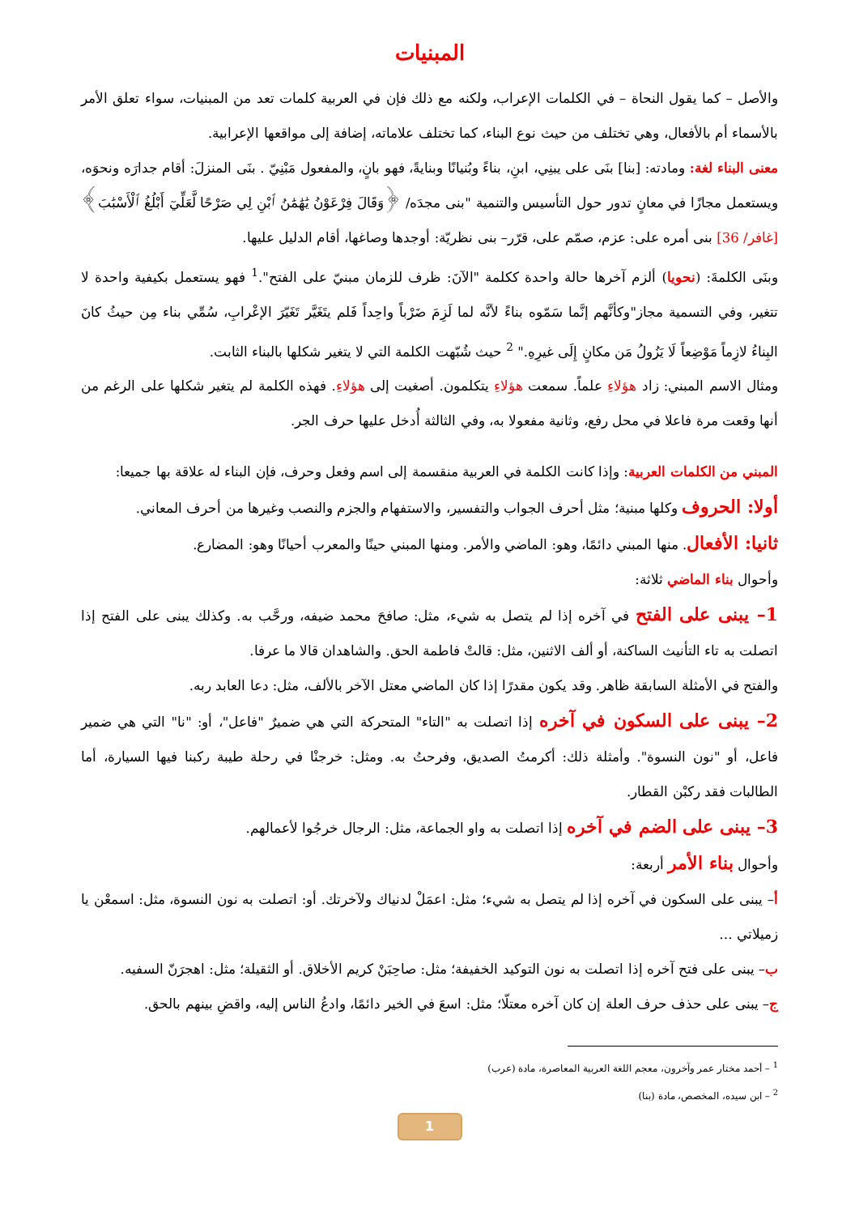المبنيات
والأصل – كما يقول النحاة – في الكلمات الإعراب، ولكنه مع ذلك فإن في العربية كلمات تعد من المبنيات، سواء تعلق الأمر بالأسماء أم بالأفعال، وهي تختلف من حيث نوع البناء، كما تختلف علاماته، إضافة إلى مواقعها الإعرابية.
معنى البناء لغة: ومادته: [بنا] بنَى على يبنِي، ابنِ، بناءً وبُنيانًا وبنايةً، فهو بانٍ، والمفعول مَبْنِيّ . بنَى المنزلَ: أقام جدارَه ونحوَه، ويستعمل مجازًا في معانٍ تدور حول التأسيس والتنمية "بنى مجدَه/ ﴿وَقَالَ فِرْعَوْنُ يَٰهَٰمَٰنُ ٱبْنِ لِي صَرْحًا لَّعَلِّيٓ أَبْلُغُ ٱلْأَسْبَٰبَ﴾ [غافر/ 36] بنى أمره على: عزم، صمّم على، قرّر– بنى نظريّة: أوجدها وصاغها، أقام الدليل عليها.
وبنَى الكلمةَ: (نحويا) ألزم آخرها حالة واحدة ككلمة "الآنَ: ظرف للزمان مبنيّ على الفتح".<sup>1</sup> فهو يستعمل بكيفية واحدة لا تتغير، وفي التسمية مجاز"وكأنَّهم إنَّما سَمّوه بناءً لأنَّه لما لَزِمَ ضَرْباً واحِداً فَلم يتَغَيَّر تَغَيّرَ الإعْرابِ، سُمِّي بناء مِن حيثُ كانَ البِناءُ لازِماً مَوْضِعاً لَا يَزُولُ مَن مكانٍ إِلَى غيرِهِ." <sup>2</sup> حيث شُبّهت الكلمة التي لا يتغير شكلها بالبناء الثابت.
ومثال الاسم المبني: زاد هؤلاءِ علماً. سمعت هؤلاءِ يتكلمون. أصغيت إلى هؤلاءِ. فهذه الكلمة لم يتغير شكلها على الرغم من أنها وقعت مرة فاعلا في محل رفع، وثانية مفعولا به، وفي الثالثة أُدخل عليها حرف الجر.
المبني من الكلمات العربية: وإذا كانت الكلمة في العربية منقسمة إلى اسم وفعل وحرف، فإن البناء له علاقة بها جميعا:
أولا: الحروف وكلها مبنية؛ مثل أحرف الجواب والتفسير، والاستفهام والجزم والنصب وغيرها من أحرف المعاني.
ثانيا: الأفعال. منها المبني دائمًا، وهو: الماضي والأمر. ومنها المبني حينًا والمعرب أحيانًا وهو: المضارع.
وأحوال بناء الماضي ثلاثة:
1– يبنى على الفتح في آخره إذا لم يتصل به شيء، مثل: صافحَ محمد ضيفه، ورحَّب به. وكذلك يبنى على الفتح إذا اتصلت به تاء التأنيث الساكنة، أو ألف الاثنين، مثل: قالتْ فاطمة الحق. والشاهدان قالا ما عرفا.
والفتح في الأمثلة السابقة ظاهر. وقد يكون مقدرًا إذا كان الماضي معتل الآخر بالألف، مثل: دعا العابد ربه.
2– يبنى على السكون في آخره إذا اتصلت به "التاء" المتحركة التي هي ضميرٌ "فاعل"، أو: "نا" التي هي ضمير فاعل، أو "نون النسوة". وأمثلة ذلك: أكرمتُ الصديق، وفرحتُ به. ومثل: خرجنْا في رحلة طيبة ركبنا فيها السيارة، أما الطالبات فقد ركبْن القطار.
3– يبنى على الضم في آخره إذا اتصلت به واو الجماعة، مثل: الرجال خرجُوا لأعمالهم.
وأحوال بناء الأمر أربعة:
أ– يبنى على السكون في آخره إذا لم يتصل به شيء؛ مثل: اعمَلْ لدنياك ولآخرتك. أو: اتصلت به نون النسوة، مثل: اسمعْن يا زميلاتي …
ب– يبنى على فتح آخره إذا اتصلت به نون التوكيد الخفيفة؛ مثل: صاحِبَنْ كريم الأخلاق. أو الثقيلة؛ مثل: اهجرَنّ السفيه.
ج– يبنى على حذف حرف العلة إن كان آخره معتلّا؛ مثل: اسعَ في الخير دائمًا، وادعُ الناس إليه، واقضِ بينهم بالحق.
<sup>1</sup> – أحمد مختار عمر وآخرون، معجم اللغة العربية المعاصرة، مادة (عرب)
<sup>2</sup> – ابن سيده، المخصص، مادة (بنا)
1